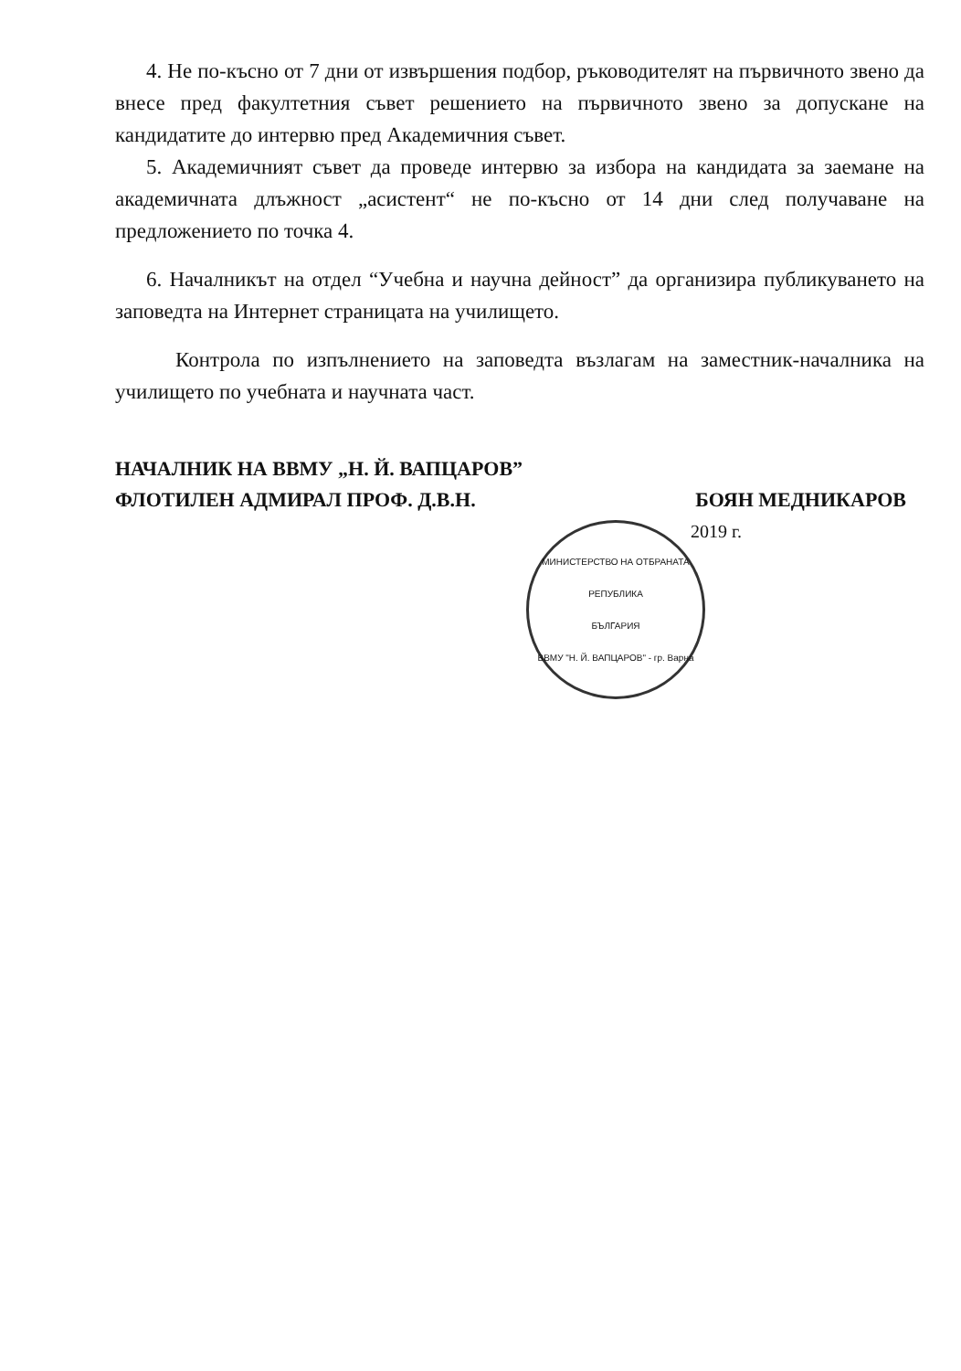4. Не по-късно от 7 дни от извършения подбор, ръководителят на първичното звено да внесе пред факултетния съвет решението на първичното звено за допускане на кандидатите до интервю пред Академичния съвет.
5. Академичният съвет да проведе интервю за избора на кандидата за заемане на академичната длъжност „асистент“ не по-късно от 14 дни след получаване на предложението по точка 4.
6. Началникът на отдел “Учебна и научна дейност” да организира публикуването на заповедта на Интернет страницата на училището.
Контрола по изпълнението на заповедта възлагам на заместник-началника на училището по учебната и научната част.
НАЧАЛНИК НА ВВМУ „Н. Й. ВАПЦАРОВ”
ФЛОТИЛЕН АДМИРАЛ ПРОФ. Д.В.Н. БОЯН МЕДНИКАРОВ
2019 г.
МИНИСТЕРСТВО НА ОТБРАНАТА
РЕПУБЛИКА
БЪЛГАРИЯ
ВВМУ "Н. Й. ВАПЦАРОВ" - гр. Варна